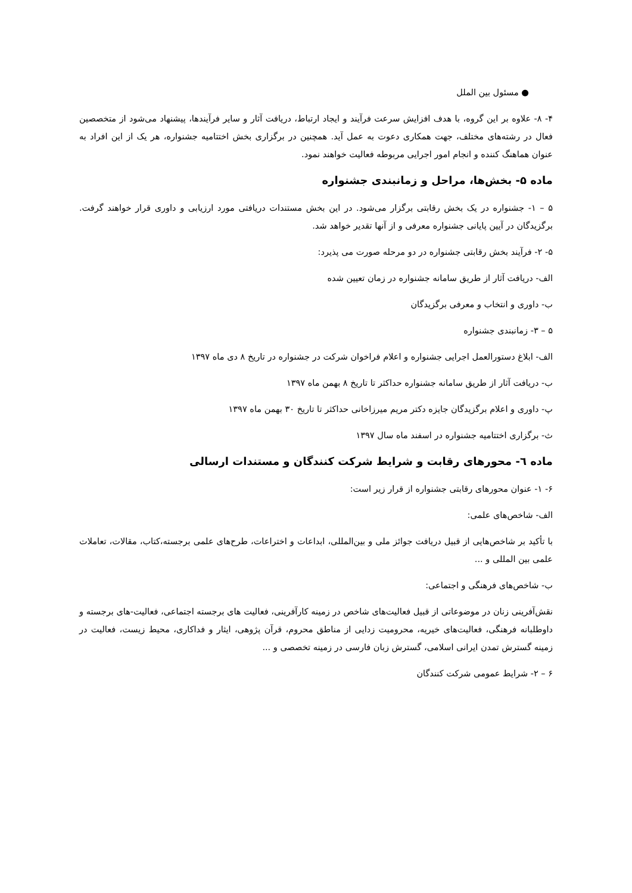● مسئول بین الملل
۴- ۸- علاوه بر این گروه، با هدف افزایش سرعت فرآیند و ایجاد ارتباط، دریافت آثار و سایر فرآیندها، پیشنهاد می‌شود از متخصصین فعال در رشته‌های مختلف، جهت همکاری دعوت به عمل آید. همچنین در برگزاری بخش اختتامیه جشنواره، هر یک از این افراد به عنوان هماهنگ کننده و انجام امور اجرایی مربوطه فعالیت خواهند نمود.
ماده ۵- بخش‌ها، مراحل و زمانبندی جشنواره
۵ – ۱- جشنواره در یک بخش رقابتی برگزار می‌شود. در این بخش مستندات دریافتی مورد ارزیابی و داوری قرار خواهند گرفت. برگزیدگان در آیین پایانی جشنواره معرفی و از آنها تقدیر خواهد شد.
۵- ۲- فرآیند بخش رقابتی جشنواره در دو مرحله صورت می پذیرد:
الف- دریافت آثار از طریق سامانه جشنواره در زمان تعیین شده
ب- داوری و انتخاب و معرفی برگزیدگان
۵ – ۳- زمانبندی جشنواره
الف- ابلاغ دستورالعمل اجرایی جشنواره و اعلام فراخوان شرکت در جشنواره در تاریخ ۸ دی ماه ۱۳۹۷
ب- دریافت آثار از طریق سامانه جشنواره حداکثر تا تاریخ ۸ بهمن ماه ۱۳۹۷
پ- داوری و اعلام برگزیدگان جایزه دکتر مریم میرزاخانی حداکثر تا تاریخ ۳۰ بهمن ماه ۱۳۹۷
ث- برگزاری اختتامیه جشنواره در اسفند ماه سال ۱۳۹۷
ماده ٦- محورهای رقابت و شرایط شرکت کنندگان و مستندات ارسالی
۶- ۱- عنوان محورهای رقابتی جشنواره از قرار زیر است:
الف- شاخص‌های علمی:
با تأکید بر شاخص‌هایی از قبیل دریافت جوائز ملی و بین‌المللی، ابداعات و اختراعات، طرح‌های علمی برجسته،کتاب، مقالات، تعاملات علمی بین المللی و ...
ب- شاخص‌های فرهنگی و اجتماعی:
نقش‌آفرینی زنان در موضوعاتی از قبیل فعالیت‌های شاخص در زمینه کارآفرینی، فعالیت های برجسته اجتماعی، فعالیت-های برجسته و داوطلبانه فرهنگی، فعالیت‌های خیریه، محرومیت زدایی از مناطق محروم، قرآن پژوهی، ایثار و فداکاری، محیط زیست، فعالیت در زمینه گسترش تمدن ایرانی اسلامی، گسترش زبان فارسی در زمینه تخصصی و ...
۶ – ۲- شرایط عمومی شرکت کنندگان